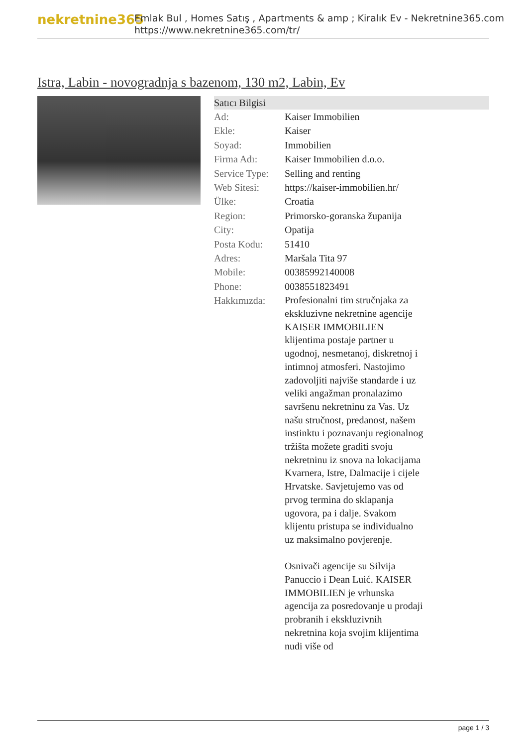nekretnine365
Emlak Bul , Homes Satış , Apartments & amp ; Kiralık Ev - Nekretnine365.com
https://www.nekretnine365.com/tr/
Istra, Labin - novogradnja s bazenom, 130 m2, Labin, Ev
Satıcı Bilgisi
| Ad: | Kaiser Immobilien |
| Ekle: | Kaiser |
| Soyad: | Immobilien |
| Firma Adı: | Kaiser Immobilien d.o.o. |
| Service Type: | Selling and renting |
| Web Sitesi: | https://kaiser-immobilien.hr/ |
| Ülke: | Croatia |
| Region: | Primorsko-goranska županija |
| City: | Opatija |
| Posta Kodu: | 51410 |
| Adres: | Maršala Tita 97 |
| Mobile: | 00385992140008 |
| Phone: | 0038551823491 |
| Hakkımızda: | Profesionalni tim stručnjaka za ekskluzivne nekretnine agencije KAISER IMMOBILIEN klijentima postaje partner u ugodnoj, nesmetanoj, diskretnoj i intimnoj atmosferi. Nastojimo zadovoljiti najviše standarde i uz veliki angažman pronalazimo savršenu nekretninu za Vas. Uz našu stručnost, predanost, našem instinktu i poznavanju regionalnog tržišta možete graditi svoju nekretninu iz snova na lokacijama Kvarnera, Istre, Dalmacije i cijele Hrvatske. Savjetujemo vas od prvog termina do sklapanja ugovora, pa i dalje. Svakom klijentu pristupa se individualno uz maksimalno povjerenje. Osnivači agencije su Silvija Panuccio i Dean Luić. KAISER IMMOBILIEN je vrhunska agencija za posredovanje u prodaji probranih i ekskluzivnih nekretnina koja svojim klijentima nudi više od |
page 1 / 3